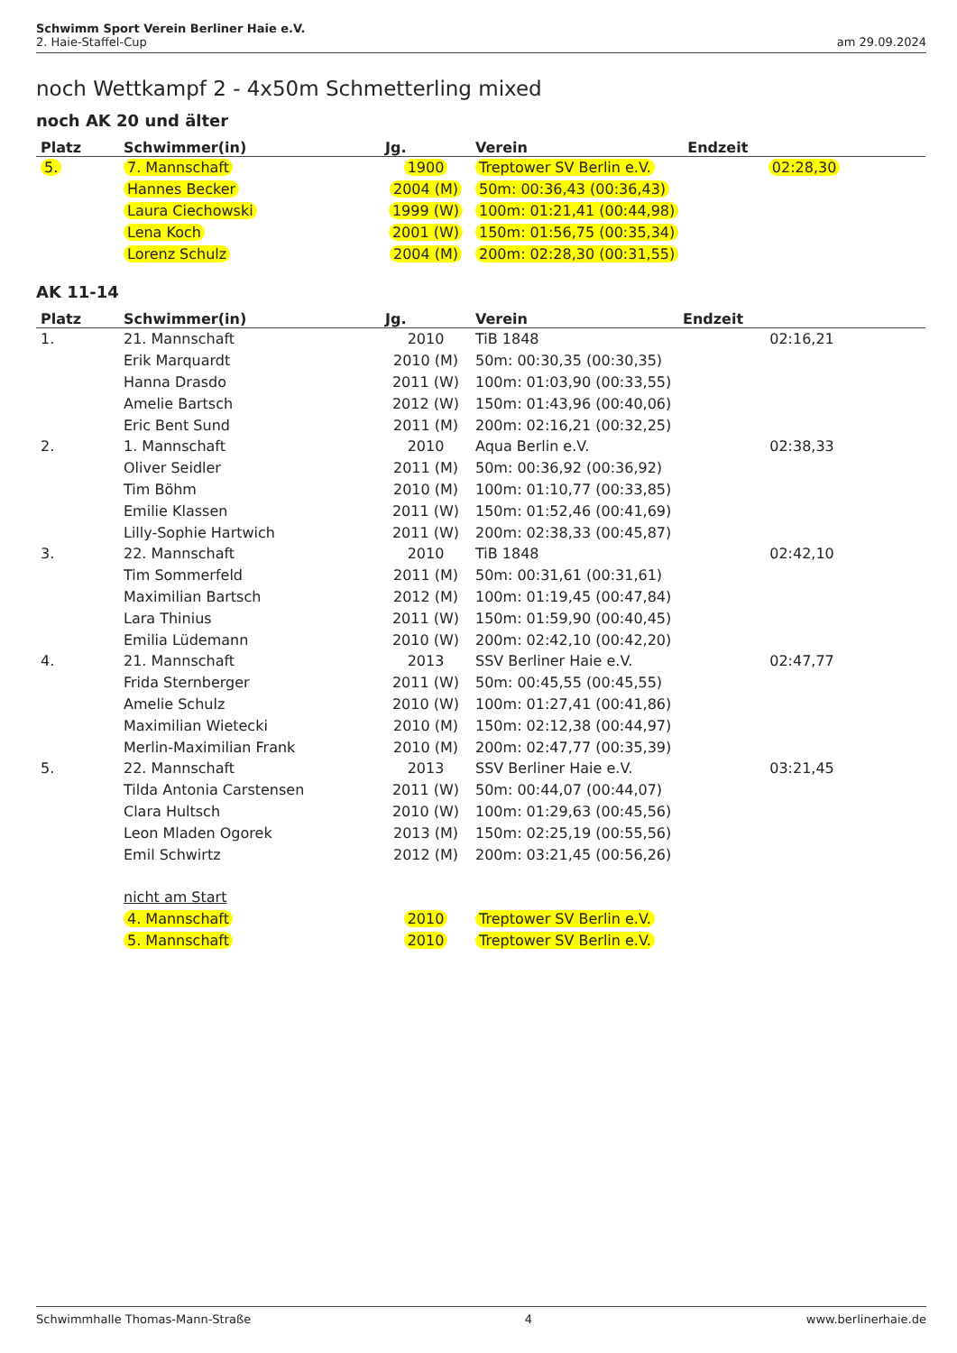Schwimm Sport Verein Berliner Haie e.V.
am 29.09.2024 2. Haie-Staffel-Cup
noch Wettkampf 2 - 4x50m Schmetterling mixed
noch AK 20 und älter
| Platz | Schwimmer(in) | Jg. | Verein | Endzeit |
| --- | --- | --- | --- | --- |
| 5. | 7. Mannschaft | 1900 | Treptower SV Berlin e.V. | 02:28,30 |
| | Hannes Becker | 2004 (M) | 50m: 00:36,43 (00:36,43) | |
| | Laura Ciechowski | 1999 (W) | 100m: 01:21,41 (00:44,98) | |
| | Lena Koch | 2001 (W) | 150m: 01:56,75 (00:35,34) | |
| | Lorenz Schulz | 2004 (M) | 200m: 02:28,30 (00:31,55) | |
AK 11-14
| Platz | Schwimmer(in) | Jg. | Verein | Endzeit |
| --- | --- | --- | --- | --- |
| 1. | 21. Mannschaft | 2010 | TiB 1848 | 02:16,21 |
| | Erik Marquardt | 2010 (M) | 50m: 00:30,35 (00:30,35) | |
| | Hanna Drasdo | 2011 (W) | 100m: 01:03,90 (00:33,55) | |
| | Amelie Bartsch | 2012 (W) | 150m: 01:43,96 (00:40,06) | |
| | Eric Bent Sund | 2011 (M) | 200m: 02:16,21 (00:32,25) | |
| 2. | 1. Mannschaft | 2010 | Aqua Berlin e.V. | 02:38,33 |
| | Oliver Seidler | 2011 (M) | 50m: 00:36,92 (00:36,92) | |
| | Tim Böhm | 2010 (M) | 100m: 01:10,77 (00:33,85) | |
| | Emilie Klassen | 2011 (W) | 150m: 01:52,46 (00:41,69) | |
| | Lilly-Sophie Hartwich | 2011 (W) | 200m: 02:38,33 (00:45,87) | |
| 3. | 22. Mannschaft | 2010 | TiB 1848 | 02:42,10 |
| | Tim Sommerfeld | 2011 (M) | 50m: 00:31,61 (00:31,61) | |
| | Maximilian Bartsch | 2012 (M) | 100m: 01:19,45 (00:47,84) | |
| | Lara Thinius | 2011 (W) | 150m: 01:59,90 (00:40,45) | |
| | Emilia Lüdemann | 2010 (W) | 200m: 02:42,10 (00:42,20) | |
| 4. | 21. Mannschaft | 2013 | SSV Berliner Haie e.V. | 02:47,77 |
| | Frida Sternberger | 2011 (W) | 50m: 00:45,55 (00:45,55) | |
| | Amelie Schulz | 2010 (W) | 100m: 01:27,41 (00:41,86) | |
| | Maximilian Wietecki | 2010 (M) | 150m: 02:12,38 (00:44,97) | |
| | Merlin-Maximilian Frank | 2010 (M) | 200m: 02:47,77 (00:35,39) | |
| 5. | 22. Mannschaft | 2013 | SSV Berliner Haie e.V. | 03:21,45 |
| | Tilda Antonia Carstensen | 2011 (W) | 50m: 00:44,07 (00:44,07) | |
| | Clara Hultsch | 2010 (W) | 100m: 01:29,63 (00:45,56) | |
| | Leon Mladen Ogorek | 2013 (M) | 150m: 02:25,19 (00:55,56) | |
| | Emil Schwirtz | 2012 (M) | 200m: 03:21,45 (00:56,26) | |
| | nicht am Start | | | |
| | 4. Mannschaft | 2010 | Treptower SV Berlin e.V. | |
| | 5. Mannschaft | 2010 | Treptower SV Berlin e.V. | |
Schwimmhalle Thomas-Mann-Straße 4 www.berlinerhaie.de